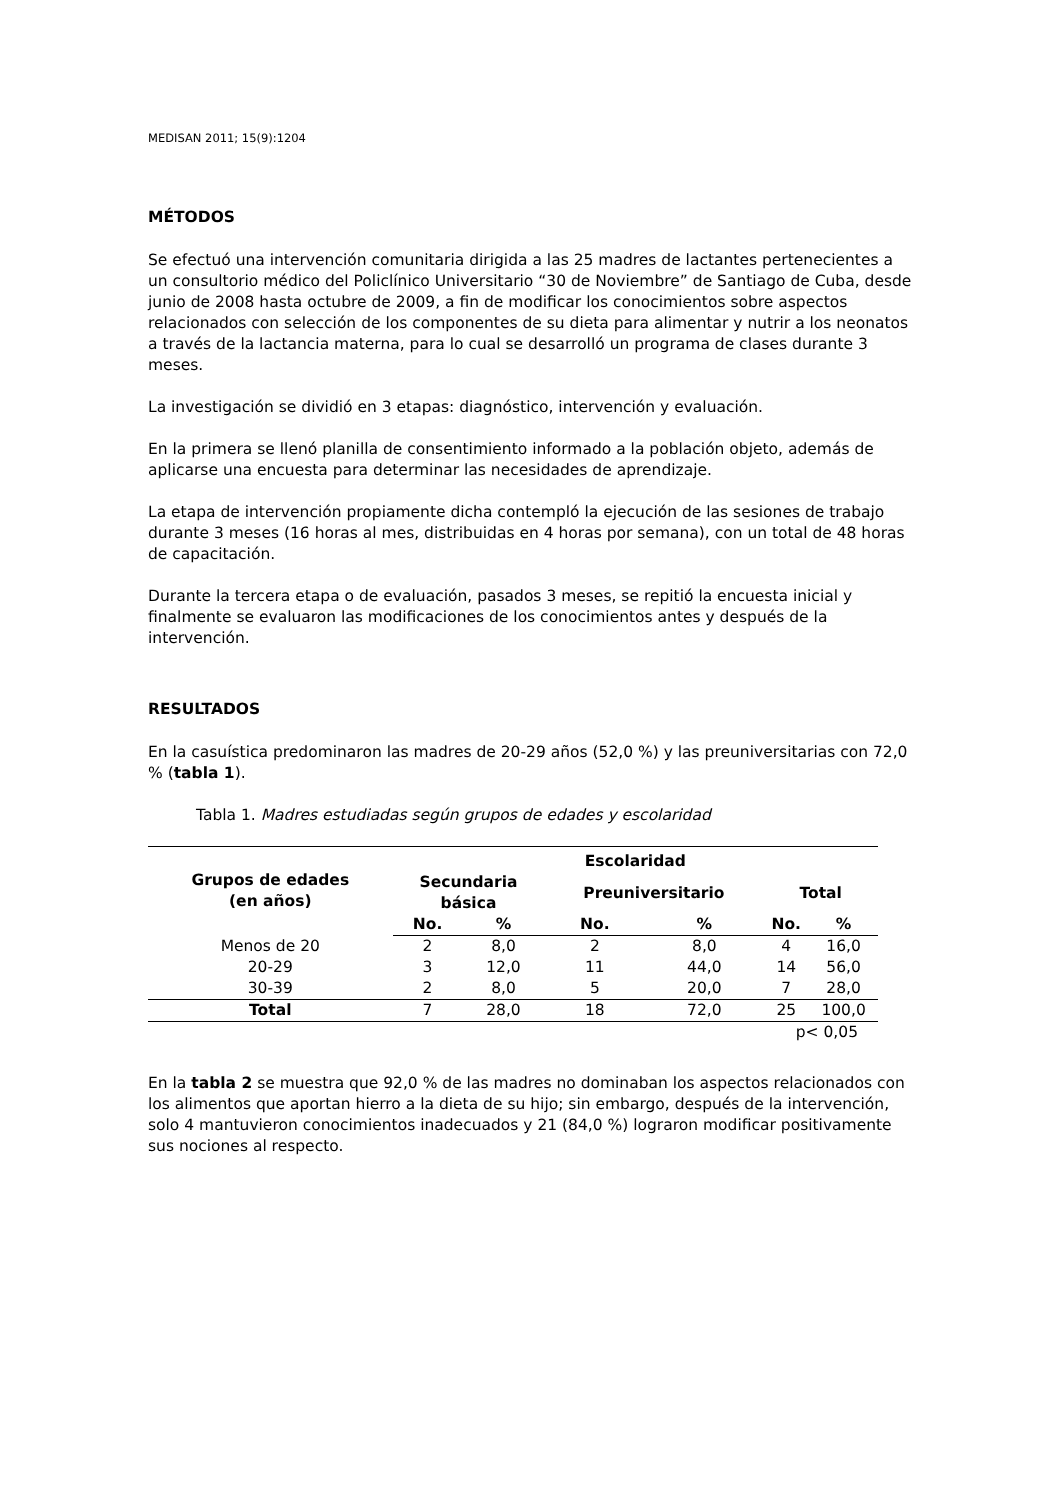MEDISAN 2011; 15(9):1204
MÉTODOS
Se efectuó una intervención comunitaria dirigida a las 25 madres de lactantes pertenecientes a un consultorio médico del Policlínico Universitario “30 de Noviembre” de Santiago de Cuba, desde junio de 2008 hasta octubre de 2009, a fin de modificar los conocimientos sobre aspectos relacionados con selección de los componentes de su dieta para alimentar y nutrir a los neonatos a través de la lactancia materna, para lo cual se desarrolló un programa de clases durante 3 meses.
La investigación se dividió en 3 etapas: diagnóstico, intervención y evaluación.
En la primera se llenó planilla de consentimiento informado a la población objeto, además de aplicarse una encuesta para determinar las necesidades de aprendizaje.
La etapa de intervención propiamente dicha contempló la ejecución de las sesiones de trabajo durante 3 meses (16 horas al mes, distribuidas en 4 horas por semana), con un total de 48 horas de capacitación.
Durante la tercera etapa o de evaluación, pasados 3 meses, se repitió la encuesta inicial y finalmente se evaluaron las modificaciones de los conocimientos antes y después de la intervención.
RESULTADOS
En la casuística predominaron las madres de 20-29 años (52,0 %) y las preuniversitarias con 72,0 % (tabla 1).
Tabla 1. Madres estudiadas según grupos de edades y escolaridad
| Grupos de edades (en años) | Escolaridad | | | | | |
| --- | --- | --- | --- | --- | --- | --- |
| | Secundaria básica | | Preuniversitario | | Total | |
| | No. | % | No. | % | No. | % |
| Menos de 20 | 2 | 8,0 | 2 | 8,0 | 4 | 16,0 |
| 20-29 | 3 | 12,0 | 11 | 44,0 | 14 | 56,0 |
| 30-39 | 2 | 8,0 | 5 | 20,0 | 7 | 28,0 |
| Total | 7 | 28,0 | 18 | 72,0 | 25 | 100,0 |
p< 0,05
En la tabla 2 se muestra que 92,0 % de las madres no dominaban los aspectos relacionados con los alimentos que aportan hierro a la dieta de su hijo; sin embargo, después de la intervención, solo 4 mantuvieron conocimientos inadecuados y 21 (84,0 %) lograron modificar positivamente sus nociones al respecto.